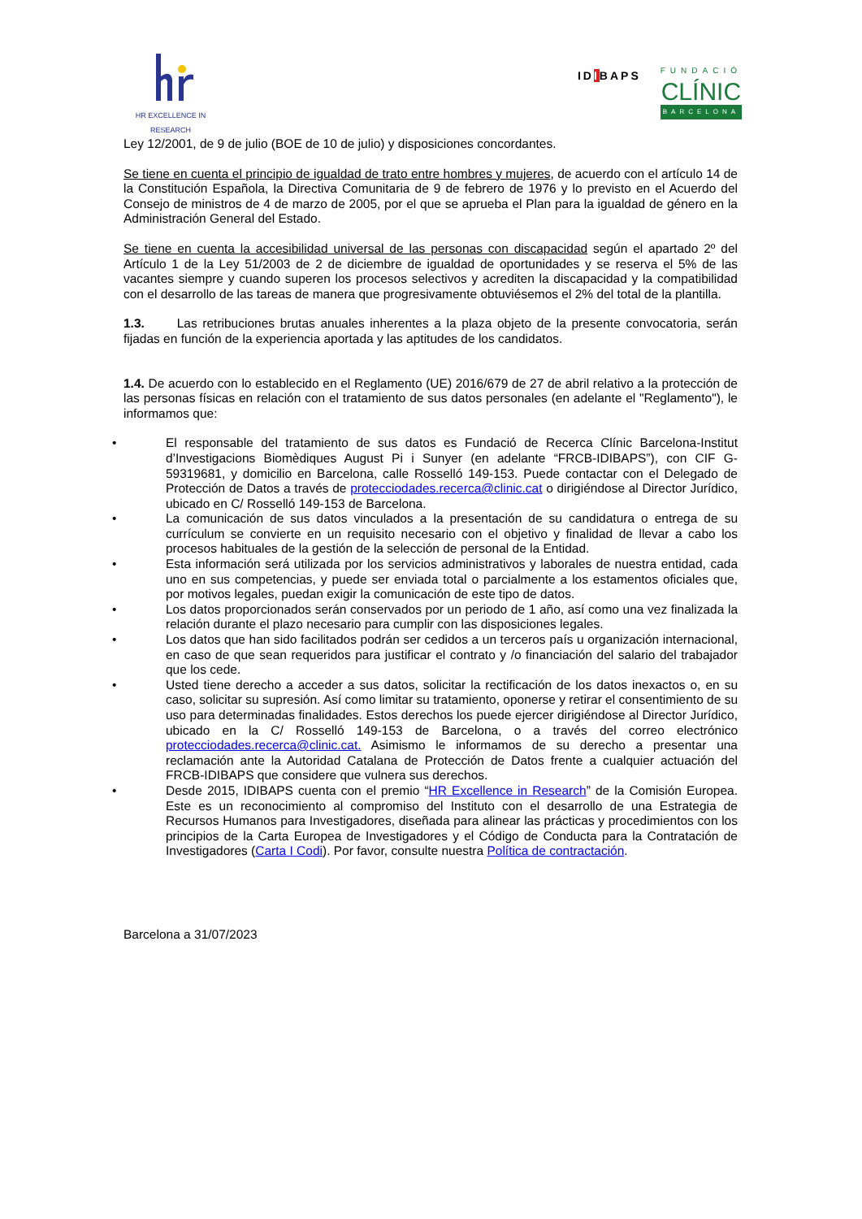HR EXCELLENCE IN RESEARCH
IDIBAPS
FUNDACIÓ
CLÍNIC
BARCELONA
Ley 12/2001, de 9 de julio (BOE de 10 de julio) y disposiciones concordantes.
Se tiene en cuenta el principio de igualdad de trato entre hombres y mujeres, de acuerdo con el artículo 14 de la Constitución Española, la Directiva Comunitaria de 9 de febrero de 1976 y lo previsto en el Acuerdo del Consejo de ministros de 4 de marzo de 2005, por el que se aprueba el Plan para la igualdad de género en la Administración General del Estado.
Se tiene en cuenta la accesibilidad universal de las personas con discapacidad según el apartado 2º del Artículo 1 de la Ley 51/2003 de 2 de diciembre de igualdad de oportunidades y se reserva el 5% de las vacantes siempre y cuando superen los procesos selectivos y acrediten la discapacidad y la compatibilidad con el desarrollo de las tareas de manera que progresivamente obtuviésemos el 2% del total de la plantilla.
1.3. Las retribuciones brutas anuales inherentes a la plaza objeto de la presente convocatoria, serán fijadas en función de la experiencia aportada y las aptitudes de los candidatos.
1.4. De acuerdo con lo establecido en el Reglamento (UE) 2016/679 de 27 de abril relativo a la protección de las personas físicas en relación con el tratamiento de sus datos personales (en adelante el "Reglamento"), le informamos que:
• El responsable del tratamiento de sus datos es Fundació de Recerca Clínic Barcelona-Institut d’Investigacions Biomèdiques August Pi i Sunyer (en adelante “FRCB-IDIBAPS”), con CIF G-59319681, y domicilio en Barcelona, calle Rosselló 149-153. Puede contactar con el Delegado de Protección de Datos a través de protecciodades.recerca@clinic.cat o dirigiéndose al Director Jurídico, ubicado en C/ Rosselló 149-153 de Barcelona.
• La comunicación de sus datos vinculados a la presentación de su candidatura o entrega de su currículum se convierte en un requisito necesario con el objetivo y finalidad de llevar a cabo los procesos habituales de la gestión de la selección de personal de la Entidad.
• Esta información será utilizada por los servicios administrativos y laborales de nuestra entidad, cada uno en sus competencias, y puede ser enviada total o parcialmente a los estamentos oficiales que, por motivos legales, puedan exigir la comunicación de este tipo de datos.
• Los datos proporcionados serán conservados por un periodo de 1 año, así como una vez finalizada la relación durante el plazo necesario para cumplir con las disposiciones legales.
• Los datos que han sido facilitados podrán ser cedidos a un terceros país u organización internacional, en caso de que sean requeridos para justificar el contrato y /o financiación del salario del trabajador que los cede.
• Usted tiene derecho a acceder a sus datos, solicitar la rectificación de los datos inexactos o, en su caso, solicitar su supresión. Así como limitar su tratamiento, oponerse y retirar el consentimiento de su uso para determinadas finalidades. Estos derechos los puede ejercer dirigiéndose al Director Jurídico, ubicado en la C/ Rosselló 149-153 de Barcelona, o a través del correo electrónico protecciodades.recerca@clinic.cat. Asimismo le informamos de su derecho a presentar una reclamación ante la Autoridad Catalana de Protección de Datos frente a cualquier actuación del FRCB-IDIBAPS que considere que vulnera sus derechos.
• Desde 2015, IDIBAPS cuenta con el premio “HR Excellence in Research” de la Comisión Europea. Este es un reconocimiento al compromiso del Instituto con el desarrollo de una Estrategia de Recursos Humanos para Investigadores, diseñada para alinear las prácticas y procedimientos con los principios de la Carta Europea de Investigadores y el Código de Conducta para la Contratación de Investigadores (Carta I Codi). Por favor, consulte nuestra Política de contractación.
Barcelona a 31/07/2023